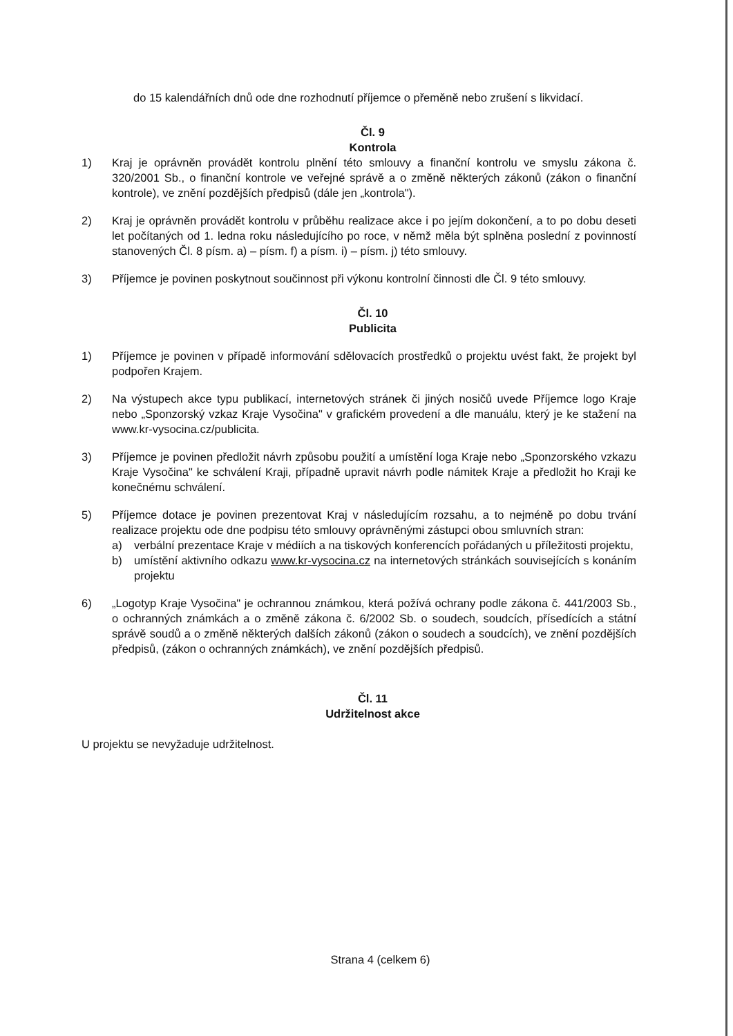do 15 kalendářních dnů ode dne rozhodnutí příjemce o přeměně nebo zrušení s likvidací.
Čl. 9
Kontrola
1) Kraj je oprávněn provádět kontrolu plnění této smlouvy a finanční kontrolu ve smyslu zákona č. 320/2001 Sb., o finanční kontrole ve veřejné správě a o změně některých zákonů (zákon o finanční kontrole), ve znění pozdějších předpisů (dále jen „kontrola").
2) Kraj je oprávněn provádět kontrolu v průběhu realizace akce i po jejím dokončení, a to po dobu deseti let počítaných od 1. ledna roku následujícího po roce, v němž měla být splněna poslední z povinností stanovených Čl. 8 písm. a) – písm. f) a písm. i) – písm. j) této smlouvy.
3) Příjemce je povinen poskytnout součinnost při výkonu kontrolní činnosti dle Čl. 9 této smlouvy.
Čl. 10
Publicita
1) Příjemce je povinen v případě informování sdělovacích prostředků o projektu uvést fakt, že projekt byl podpořen Krajem.
2) Na výstupech akce typu publikací, internetových stránek či jiných nosičů uvede Příjemce logo Kraje nebo „Sponzorský vzkaz Kraje Vysočina" v grafickém provedení a dle manuálu, který je ke stažení na www.kr-vysocina.cz/publicita.
3) Příjemce je povinen předložit návrh způsobu použití a umístění loga Kraje nebo „Sponzorského vzkazu Kraje Vysočina" ke schválení Kraji, případně upravit návrh podle námitek Kraje a předložit ho Kraji ke konečnému schválení.
5) Příjemce dotace je povinen prezentovat Kraj v následujícím rozsahu, a to nejméně po dobu trvání realizace projektu ode dne podpisu této smlouvy oprávněnými zástupci obou smluvních stran:
a) verbální prezentace Kraje v médiích a na tiskových konferencích pořádaných u příležitosti projektu,
b) umístění aktivního odkazu www.kr-vysocina.cz na internetových stránkách souvisejících s konáním projektu
6) „Logotyp Kraje Vysočina" je ochrannou známkou, která požívá ochrany podle zákona č. 441/2003 Sb., o ochranných známkách a o změně zákona č. 6/2002 Sb. o soudech, soudcích, přísedících a státní správě soudů a o změně některých dalších zákonů (zákon o soudech a soudcích), ve znění pozdějších předpisů, (zákon o ochranných známkách), ve znění pozdějších předpisů.
Čl. 11
Udržitelnost akce
U projektu se nevyžaduje udržitelnost.
Strana 4 (celkem 6)